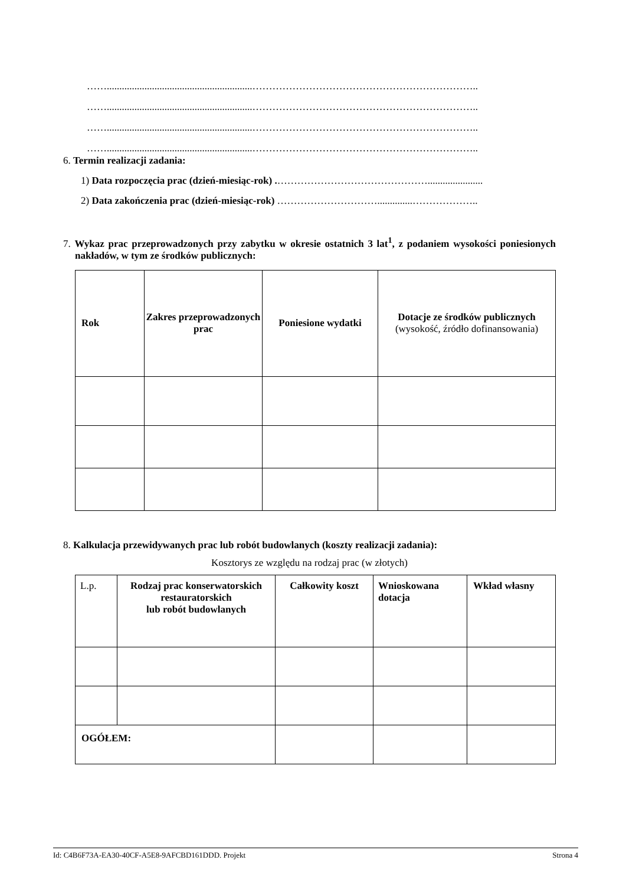……..........................................................…………………………………………………………..
……..........................................................…………………………………………………………..
……..........................................................…………………………………………………………..
……..........................................................…………………………………………………………..
6. Termin realizacji zadania:
1) Data rozpoczęcia prac (dzień-miesiąc-rok) .………………………………………......................
2) Data zakończenia prac (dzień-miesiąc-rok) …………………………..............………………..
7. Wykaz prac przeprowadzonych przy zabytku w okresie ostatnich 3 lat<sup>1</sup>, z podaniem wysokości poniesionych nakładów, w tym ze środków publicznych:
| Rok | Zakres przeprowadzonych prac | Poniesione wydatki | Dotacje ze środków publicznych (wysokość, źródło dofinansowania) |
8. Kalkulacja przewidywanych prac lub robót budowlanych (koszty realizacji zadania):
Kosztorys ze względu na rodzaj prac (w złotych)
| L.p. | Rodzaj prac konserwatorskich restauratorskich lub robót budowlanych | Całkowity koszt | Wnioskowana dotacja | Wkład własny |
| OGÓŁEM: | | | | |
Id: C4B6F73A-EA30-40CF-A5E8-9AFCBD161DDD. Projekt Strona 4